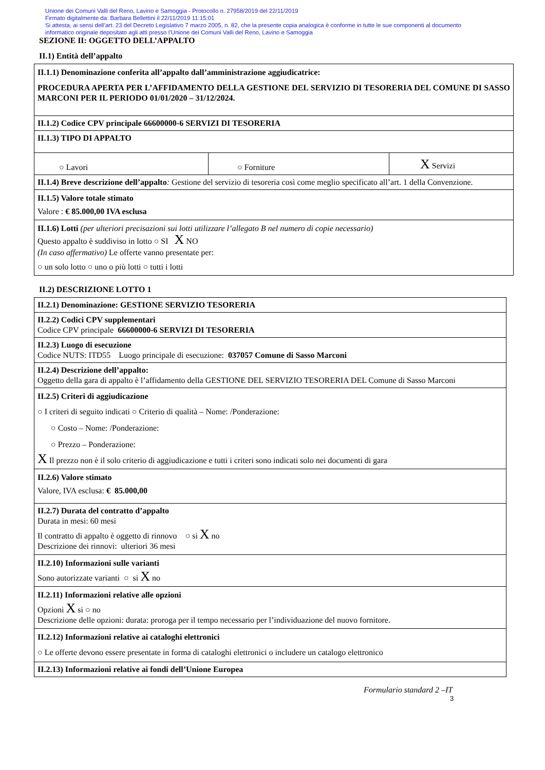Unione dei Comuni Valli del Reno, Lavino e Samoggia - Protocollo n. 27958/2019 del 22/11/2019
Firmato digitalmente da: Barbara Bellettini il 22/11/2019 11:15:01
Si attesta, ai sensi dell’art. 23 del Decreto Legislativo 7 marzo 2005, n. 82, che la presente copia analogica è conforme in tutte le sue componenti al documento
informatico originale depositato agli atti presso l’Unione dei Comuni Valli del Reno, Lavino e Samoggia
SEZIONE II: OGGETTO DELL’APPALTO
II.1) Entità dell’appalto
| II.1.1) Denominazione conferita all’appalto dall’amministrazione aggiudicatrice: PROCEDURA APERTA PER L’AFFIDAMENTO DELLA GESTIONE DEL SERVIZIO DI TESORERIA DEL COMUNE DI SASSO MARCONI PER IL PERIODO 01/01/2020 – 31/12/2024. | | |
| II.1.2) Codice CPV principale 66600000-6 SERVIZI DI TESORERIA | | |
| II.1.3) TIPO DI APPALTO | | |
| ○ Lavori | ○ Forniture | X Servizi |
| II.1.4) Breve descrizione dell’appalto : Gestione del servizio di tesoreria così come meglio specificato all’art. 1 della Convenzione. | | |
| II.1.5) Valore totale stimato Valore : € 85.000,00 IVA esclusa | | |
| II.1.6) Lotti (per ulteriori precisazioni sui lotti utilizzare l’allegato B nel numero di copie necessario) Questo appalto è suddiviso in lotto ○ SI X NO (In caso affermativo) Le offerte vanno presentate per: ○ un solo lotto ○ uno o più lotti ○ tutti i lotti | | |
II.2) DESCRIZIONE LOTTO 1
| II.2.1) Denominazione: GESTIONE SERVIZIO TESORERIA |
| II.2.2) Codici CPV supplementari Codice CPV principale 66600000-6 SERVIZI DI TESORERIA |
| II.2.3) Luogo di esecuzione Codice NUTS: ITD55 Luogo principale di esecuzione: 037057 Comune di Sasso Marconi |
| II.2.4) Descrizione dell’appalto: Oggetto della gara di appalto è l’affidamento della GESTIONE DEL SERVIZIO TESORERIA DEL Comune di Sasso Marconi |
| II.2.5) Criteri di aggiudicazione ○ I criteri di seguito indicati ○ Criterio di qualità – Nome: /Ponderazione: ○ Costo – Nome: /Ponderazione: ○ Prezzo – Ponderazione: X Il prezzo non è il solo criterio di aggiudicazione e tutti i criteri sono indicati solo nei documenti di gara |
| II.2.6) Valore stimato Valore, IVA esclusa: € 85.000,00 |
| II.2.7) Durata del contratto d’appalto Durata in mesi: 60 mesi Il contratto di appalto è oggetto di rinnovo ○ si X no Descrizione dei rinnovi: ulteriori 36 mesi |
| II.2.10) Informazioni sulle varianti Sono autorizzate varianti ○ si X no |
| II.2.11) Informazioni relative alle opzioni Opzioni X si ○ no Descrizione delle opzioni: durata: proroga per il tempo necessario per l’individuazione del nuovo fornitore. |
| II.2.12) Informazioni relative ai cataloghi elettronici ○ Le offerte devono essere presentate in forma di cataloghi elettronici o includere un catalogo elettronico |
| II.2.13) Informazioni relative ai fondi dell’Unione Europea |
Formulario standard 2 –IT
3